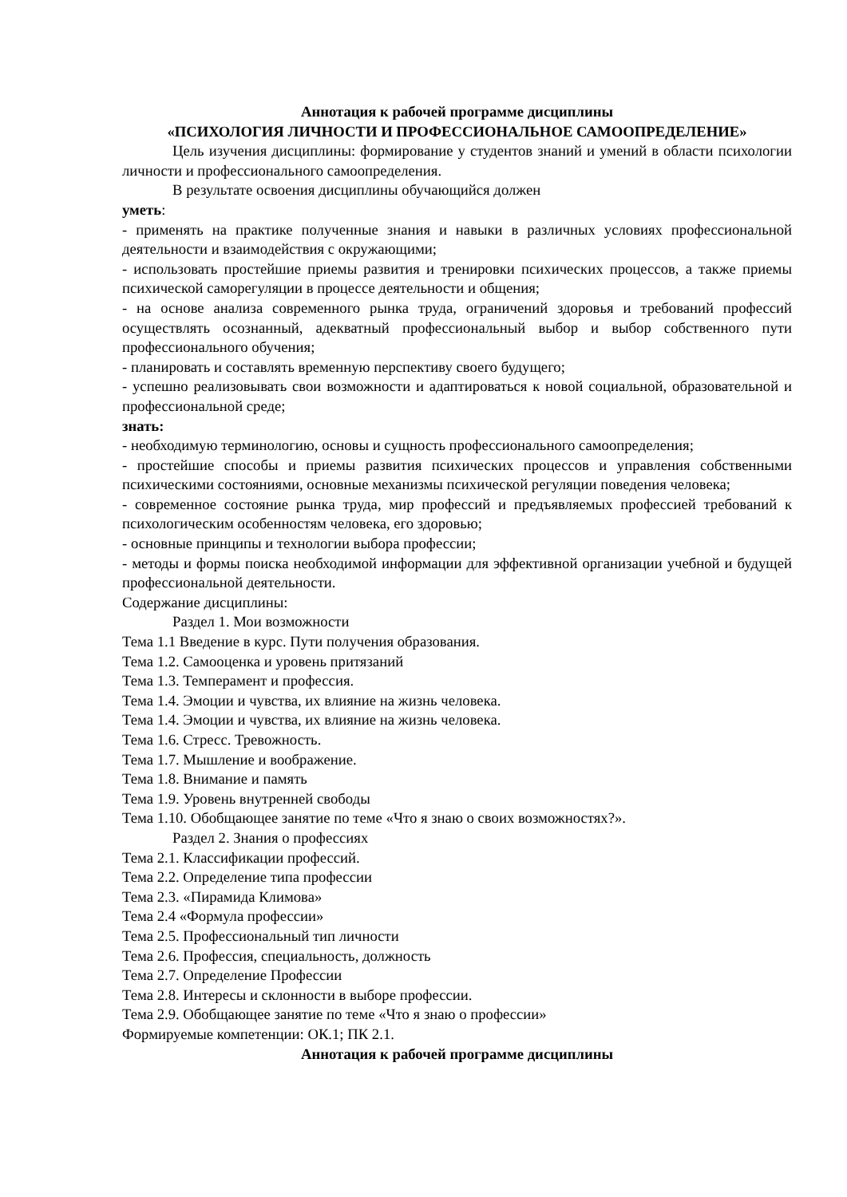Аннотация к рабочей программе дисциплины
«ПСИХОЛОГИЯ ЛИЧНОСТИ И ПРОФЕССИОНАЛЬНОЕ САМООПРЕДЕЛЕНИЕ»
Цель изучения дисциплины: формирование у студентов знаний и умений в области психологии личности и профессионального самоопределения.
В результате освоения дисциплины обучающийся должен
уметь:
- применять на практике полученные знания и навыки в различных условиях профессиональной деятельности и взаимодействия с окружающими;
- использовать простейшие приемы развития и тренировки психических процессов, а также приемы психической саморегуляции в процессе деятельности и общения;
- на основе анализа современного рынка труда, ограничений здоровья и требований профессий осуществлять осознанный, адекватный профессиональный выбор и выбор собственного пути профессионального обучения;
- планировать и составлять временную перспективу своего будущего;
- успешно реализовывать свои возможности и адаптироваться к новой социальной, образовательной и профессиональной среде;
знать:
- необходимую терминологию, основы и сущность профессионального самоопределения;
- простейшие способы и приемы развития психических процессов и управления собственными психическими состояниями, основные механизмы психической регуляции поведения человека;
- современное состояние рынка труда, мир профессий и предъявляемых профессией требований к психологическим особенностям человека, его здоровью;
- основные принципы и технологии выбора профессии;
- методы и формы поиска необходимой информации для эффективной организации учебной и будущей профессиональной деятельности.
Содержание дисциплины:
Раздел 1. Мои возможности
Тема 1.1 Введение в курс. Пути получения образования.
Тема 1.2. Самооценка и уровень притязаний
Тема 1.3. Темперамент и профессия.
Тема 1.4. Эмоции и чувства, их влияние на жизнь человека.
Тема 1.4. Эмоции и чувства, их влияние на жизнь человека.
Тема 1.6. Стресс. Тревожность.
Тема 1.7. Мышление и воображение.
Тема 1.8. Внимание и память
Тема 1.9. Уровень внутренней свободы
Тема 1.10. Обобщающее занятие по теме «Что я знаю о своих возможностях?».
Раздел 2. Знания о профессиях
Тема 2.1. Классификации профессий.
Тема 2.2. Определение типа профессии
Тема 2.3. «Пирамида Климова»
Тема 2.4 «Формула профессии»
Тема 2.5. Профессиональный тип личности
Тема 2.6. Профессия, специальность, должность
Тема 2.7. Определение Профессии
Тема 2.8. Интересы и склонности в выборе профессии.
Тема 2.9. Обобщающее занятие по теме «Что я знаю о профессии»
Формируемые компетенции: ОК.1; ПК 2.1.
Аннотация к рабочей программе дисциплины